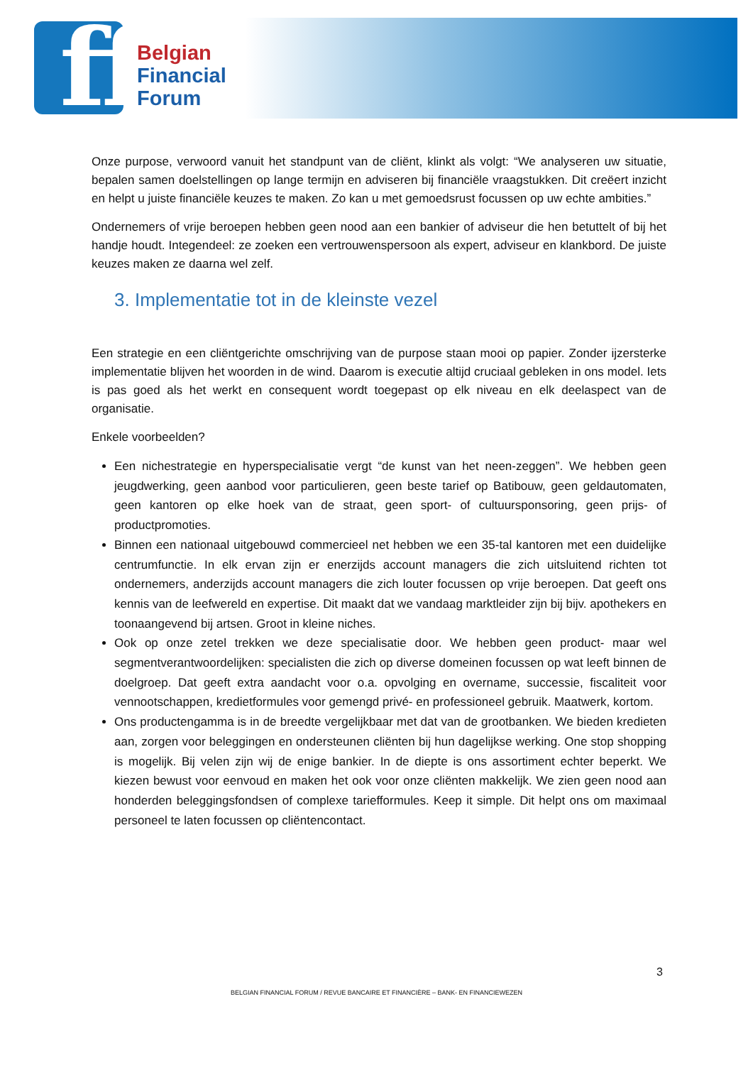ff
Belgian
Financial
Forum
Onze purpose, verwoord vanuit het standpunt van de cliënt, klinkt als volgt: “We analyseren uw situatie, bepalen samen doelstellingen op lange termijn en adviseren bij financiële vraagstukken. Dit creëert inzicht en helpt u juiste financiële keuzes te maken. Zo kan u met gemoedsrust focussen op uw echte ambities.”
Ondernemers of vrije beroepen hebben geen nood aan een bankier of adviseur die hen betuttelt of bij het handje houdt. Integendeel: ze zoeken een vertrouwenspersoon als expert, adviseur en klankbord. De juiste keuzes maken ze daarna wel zelf.
3. Implementatie tot in de kleinste vezel
Een strategie en een cliëntgerichte omschrijving van de purpose staan mooi op papier. Zonder ijzersterke implementatie blijven het woorden in de wind. Daarom is executie altijd cruciaal gebleken in ons model. Iets is pas goed als het werkt en consequent wordt toegepast op elk niveau en elk deelaspect van de organisatie.
Enkele voorbeelden?
Een nichestrategie en hyperspecialisatie vergt “de kunst van het neen-zeggen”. We hebben geen jeugdwerking, geen aanbod voor particulieren, geen beste tarief op Batibouw, geen geldautomaten, geen kantoren op elke hoek van de straat, geen sport- of cultuursponsoring, geen prijs- of productpromoties.
Binnen een nationaal uitgebouwd commercieel net hebben we een 35-tal kantoren met een duidelijke centrumfunctie. In elk ervan zijn er enerzijds account managers die zich uitsluitend richten tot ondernemers, anderzijds account managers die zich louter focussen op vrije beroepen. Dat geeft ons kennis van de leefwereld en expertise. Dit maakt dat we vandaag marktleider zijn bij bijv. apothekers en toonaangevend bij artsen. Groot in kleine niches.
Ook op onze zetel trekken we deze specialisatie door. We hebben geen product- maar wel segmentverantwoordelijken: specialisten die zich op diverse domeinen focussen op wat leeft binnen de doelgroep. Dat geeft extra aandacht voor o.a. opvolging en overname, successie, fiscaliteit voor vennootschappen, kredietformules voor gemengd privé- en professioneel gebruik. Maatwerk, kortom.
Ons productengamma is in de breedte vergelijkbaar met dat van de grootbanken. We bieden kredieten aan, zorgen voor beleggingen en ondersteunen cliënten bij hun dagelijkse werking. One stop shopping is mogelijk. Bij velen zijn wij de enige bankier. In de diepte is ons assortiment echter beperkt. We kiezen bewust voor eenvoud en maken het ook voor onze cliënten makkelijk. We zien geen nood aan honderden beleggingsfondsen of complexe tariefformules. Keep it simple. Dit helpt ons om maximaal personeel te laten focussen op cliëntencontact.
3
BELGIAN FINANCIAL FORUM / REVUE BANCAIRE ET FINANCIÈRE – BANK- EN FINANCIEWEZEN